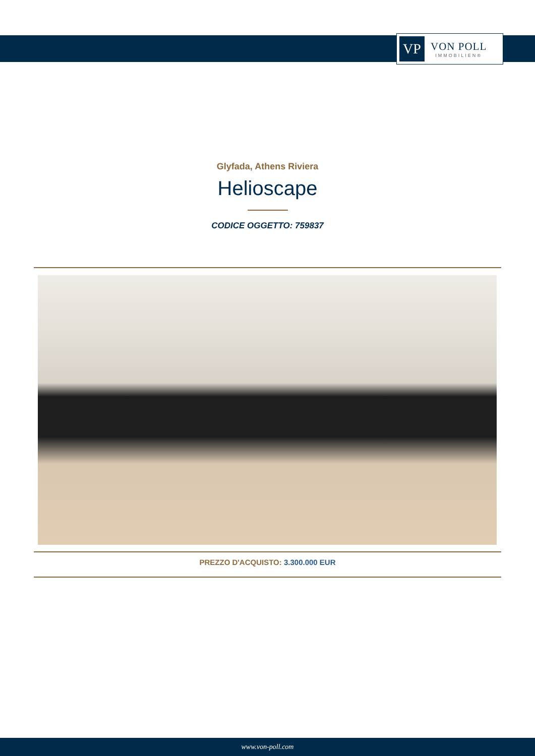VP
VON POLL
IMMOBILIEN®
Glyfada, Athens Riviera
Helioscape
CODICE OGGETTO: 759837
PREZZO D'ACQUISTO: 3.300.000 EUR
www.von-poll.com